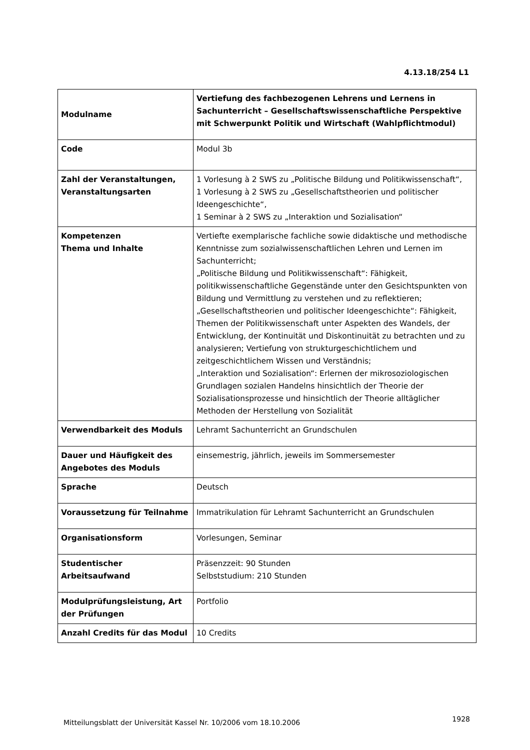4.13.18/254 L1
| Modulname | Vertiefung des fachbezogenen Lehrens und Lernens in Sachunterricht – Gesellschaftswissenschaftliche Perspektive mit Schwerpunkt Politik und Wirtschaft (Wahlpflichtmodul) |
| Code | Modul 3b |
| Zahl der Veranstaltungen, Veranstaltungsarten | 1 Vorlesung à 2 SWS zu „Politische Bildung und Politikwissenschaft“, 1 Vorlesung à 2 SWS zu „Gesellschaftstheorien und politischer Ideengeschichte“, 1 Seminar à 2 SWS zu „Interaktion und Sozialisation“ |
| Kompetenzen Thema und Inhalte | Vertiefte exemplarische fachliche sowie didaktische und methodische Kenntnisse zum sozialwissenschaftlichen Lehren und Lernen im Sachunterricht; „Politische Bildung und Politikwissenschaft“: Fähigkeit, politikwissenschaftliche Gegenstände unter den Gesichtspunkten von Bildung und Vermittlung zu verstehen und zu reflektieren; „Gesellschaftstheorien und politischer Ideengeschichte“: Fähigkeit, Themen der Politikwissenschaft unter Aspekten des Wandels, der Entwicklung, der Kontinuität und Diskontinuität zu betrachten und zu analysieren; Vertiefung von strukturgeschichtlichem und zeitgeschichtlichem Wissen und Verständnis; „Interaktion und Sozialisation“: Erlernen der mikrosoziologischen Grundlagen sozialen Handelns hinsichtlich der Theorie der Sozialisationsprozesse und hinsichtlich der Theorie alltäglicher Methoden der Herstellung von Sozialität |
| Verwendbarkeit des Moduls | Lehramt Sachunterricht an Grundschulen |
| Dauer und Häufigkeit des Angebotes des Moduls | einsemestrig, jährlich, jeweils im Sommersemester |
| Sprache | Deutsch |
| Voraussetzung für Teilnahme | Immatrikulation für Lehramt Sachunterricht an Grundschulen |
| Organisationsform | Vorlesungen, Seminar |
| Studentischer Arbeitsaufwand | Präsenzzeit: 90 Stunden Selbststudium: 210 Stunden |
| Modulprüfungsleistung, Art der Prüfungen | Portfolio |
| Anzahl Credits für das Modul | 10 Credits |
Mitteilungsblatt der Universität Kassel Nr. 10/2006 vom 18.10.2006
1928